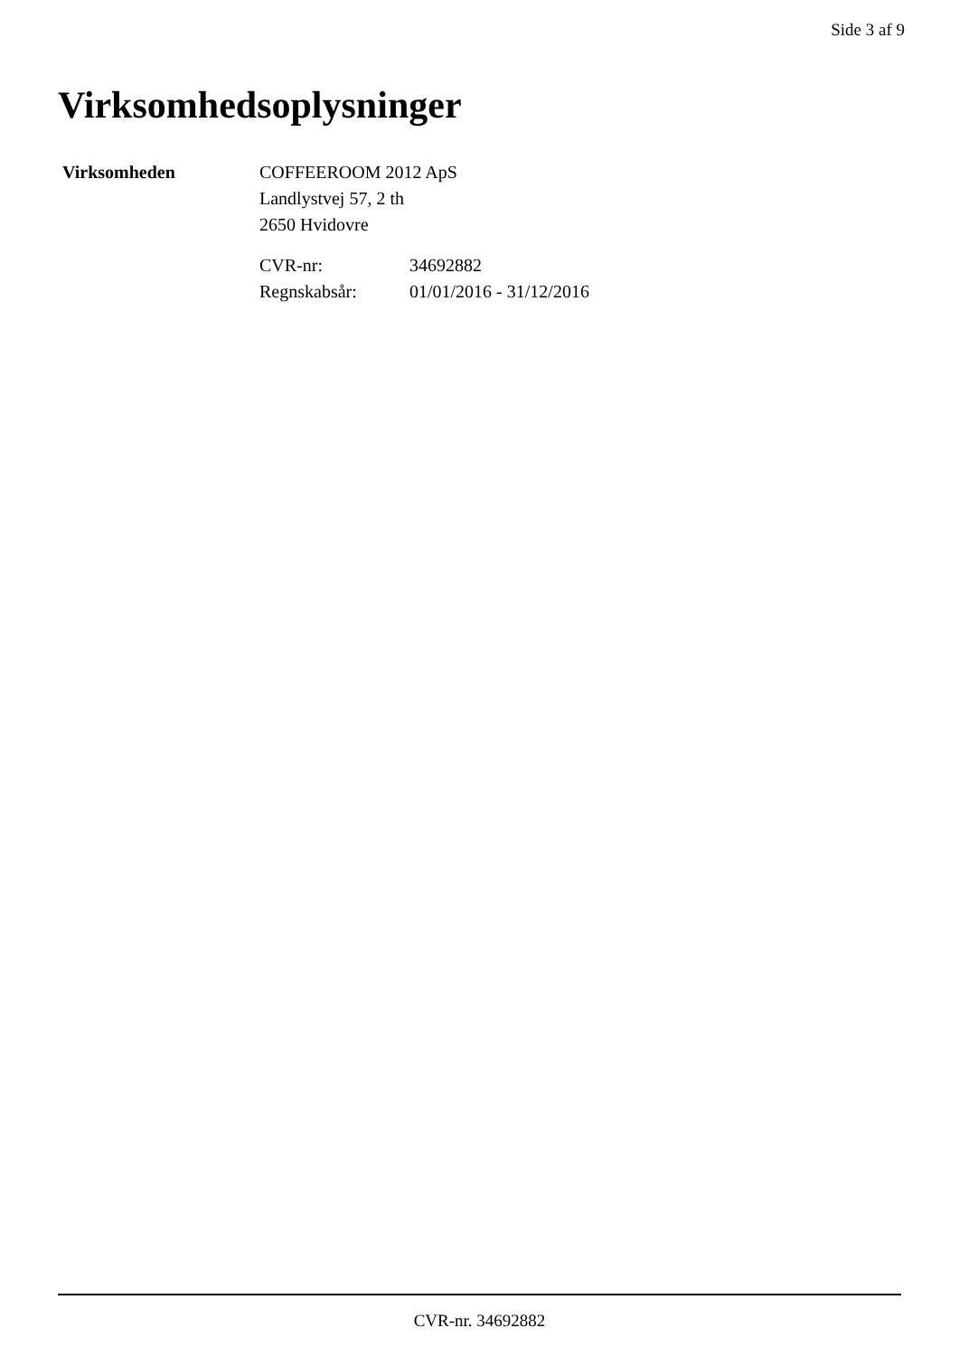Side 3 af 9
Virksomhedsoplysninger
Virksomheden COFFEEROOM 2012 ApS
Landlystvej 57, 2 th
2650 Hvidovre
| CVR-nr: | 34692882 |
| Regnskabsår: | 01/01/2016 - 31/12/2016 |
CVR-nr. 34692882